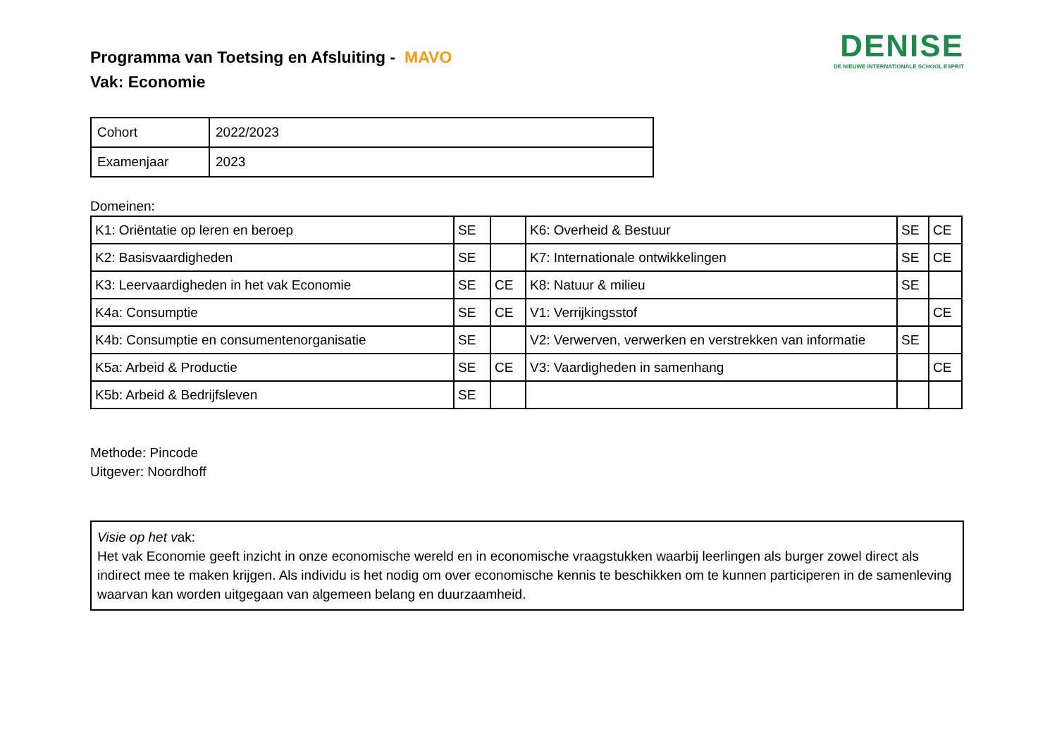Programma van Toetsing en Afsluiting - MAVO
Vak: Economie
DENISE
DE NIEUWE INTERNATIONALE SCHOOL ESPRIT
| Cohort | 2022/2023 |
| Examenjaar | 2023 |
Domeinen:
| K1: Oriëntatie op leren en beroep | SE | | K6: Overheid & Bestuur | SE | CE |
| K2: Basisvaardigheden | SE | | K7: Internationale ontwikkelingen | SE | CE |
| K3: Leervaardigheden in het vak Economie | SE | CE | K8: Natuur & milieu | SE | |
| K4a: Consumptie | SE | CE | V1: Verrijkingsstof | | CE |
| K4b: Consumptie en consumentenorganisatie | SE | | V2: Verwerven, verwerken en verstrekken van informatie | SE | |
| K5a: Arbeid & Productie | SE | CE | V3: Vaardigheden in samenhang | | CE |
| K5b: Arbeid & Bedrijfsleven | SE | | | | |
Methode: Pincode
Uitgever: Noordhoff
Visie op het vak:
Het vak Economie geeft inzicht in onze economische wereld en in economische vraagstukken waarbij leerlingen als burger zowel direct als indirect mee te maken krijgen. Als individu is het nodig om over economische kennis te beschikken om te kunnen participeren in de samenleving waarvan kan worden uitgegaan van algemeen belang en duurzaamheid.